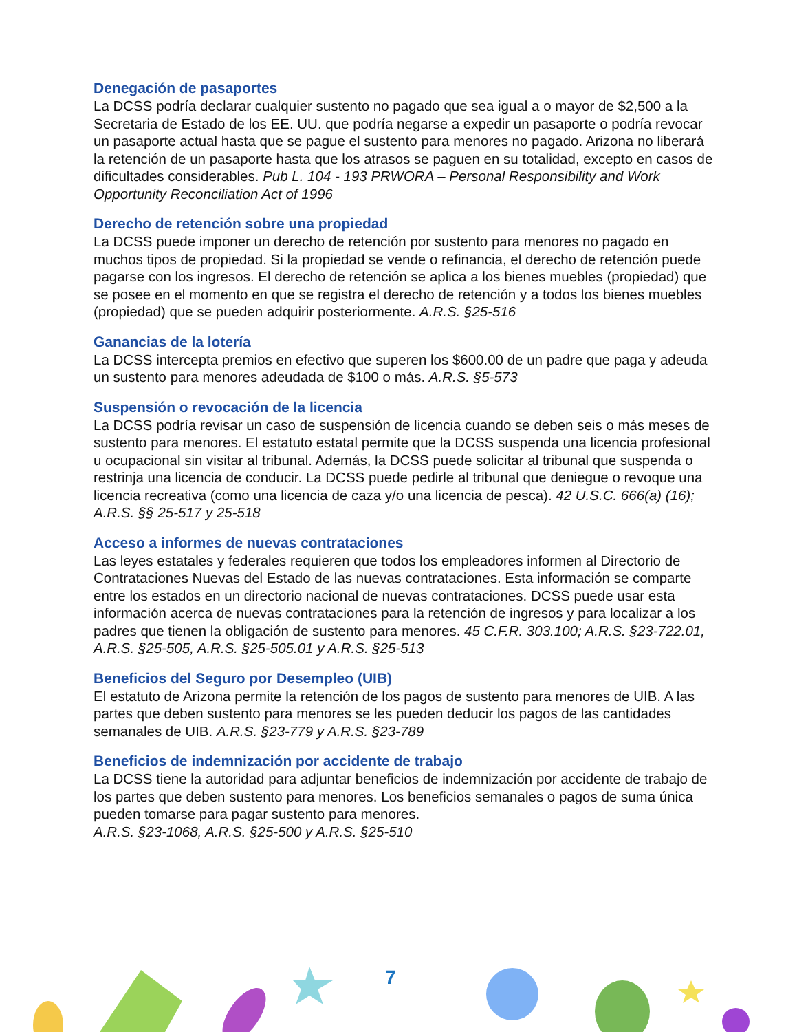Denegación de pasaportes
La DCSS podría declarar cualquier sustento no pagado que sea igual a o mayor de $2,500 a la Secretaria de Estado de los EE. UU. que podría negarse a expedir un pasaporte o podría revocar un pasaporte actual hasta que se pague el sustento para menores no pagado. Arizona no liberará la retención de un pasaporte hasta que los atrasos se paguen en su totalidad, excepto en casos de dificultades considerables. Pub L. 104 - 193 PRWORA – Personal Responsibility and Work Opportunity Reconciliation Act of 1996
Derecho de retención sobre una propiedad
La DCSS puede imponer un derecho de retención por sustento para menores no pagado en muchos tipos de propiedad. Si la propiedad se vende o refinancia, el derecho de retención puede pagarse con los ingresos. El derecho de retención se aplica a los bienes muebles (propiedad) que se posee en el momento en que se registra el derecho de retención y a todos los bienes muebles (propiedad) que se pueden adquirir posteriormente. A.R.S. §25-516
Ganancias de la lotería
La DCSS intercepta premios en efectivo que superen los $600.00 de un padre que paga y adeuda un sustento para menores adeudada de $100 o más. A.R.S. §5-573
Suspensión o revocación de la licencia
La DCSS podría revisar un caso de suspensión de licencia cuando se deben seis o más meses de sustento para menores. El estatuto estatal permite que la DCSS suspenda una licencia profesional u ocupacional sin visitar al tribunal. Además, la DCSS puede solicitar al tribunal que suspenda o restrinja una licencia de conducir. La DCSS puede pedirle al tribunal que deniegue o revoque una licencia recreativa (como una licencia de caza y/o una licencia de pesca). 42 U.S.C. 666(a) (16); A.R.S. §§ 25-517 y 25-518
Acceso a informes de nuevas contrataciones
Las leyes estatales y federales requieren que todos los empleadores informen al Directorio de Contrataciones Nuevas del Estado de las nuevas contrataciones. Esta información se comparte entre los estados en un directorio nacional de nuevas contrataciones. DCSS puede usar esta información acerca de nuevas contrataciones para la retención de ingresos y para localizar a los padres que tienen la obligación de sustento para menores. 45 C.F.R. 303.100; A.R.S. §23-722.01, A.R.S. §25-505, A.R.S. §25-505.01 y A.R.S. §25-513
Beneficios del Seguro por Desempleo (UIB)
El estatuto de Arizona permite la retención de los pagos de sustento para menores de UIB. A las partes que deben sustento para menores se les pueden deducir los pagos de las cantidades semanales de UIB. A.R.S. §23-779 y A.R.S. §23-789
Beneficios de indemnización por accidente de trabajo
La DCSS tiene la autoridad para adjuntar beneficios de indemnización por accidente de trabajo de los partes que deben sustento para menores. Los beneficios semanales o pagos de suma única pueden tomarse para pagar sustento para menores.
A.R.S. §23-1068, A.R.S. §25-500 y A.R.S. §25-510
7